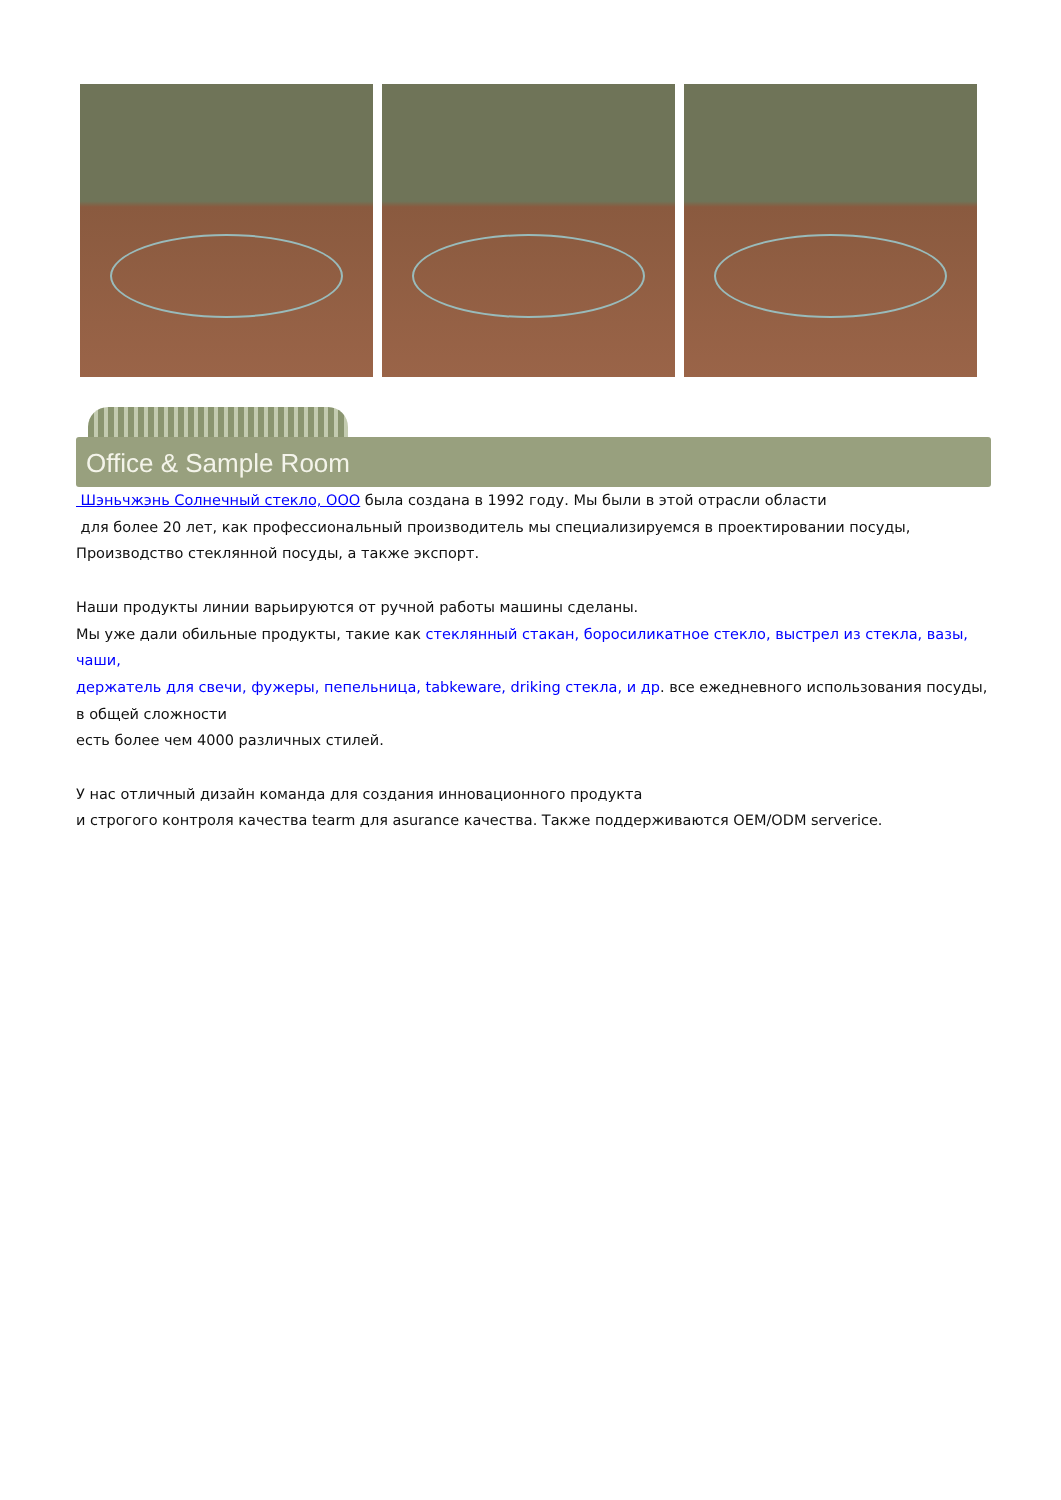Office & Sample Room
Шэньчжэнь Солнечный стекло, ООО была создана в 1992 году. Мы были в этой отрасли области
для более 20 лет, как профессиональный производитель мы специализируемся в проектировании посуды,
Производство стеклянной посуды, а также экспорт.
Наши продукты линии варьируются от ручной работы машины сделаны.
Мы уже дали обильные продукты, такие как стеклянный стакан, боросиликатное стекло, выстрел из стекла, вазы, чаши,
держатель для свечи, фужеры, пепельница, tabkeware, driking стекла, и др. все ежедневного использования посуды, в общей сложности
есть более чем 4000 различных стилей.
У нас отличный дизайн команда для создания инновационного продукта
и строгого контроля качества tearm для asurance качества. Также поддерживаются OEM/ODM serverice.